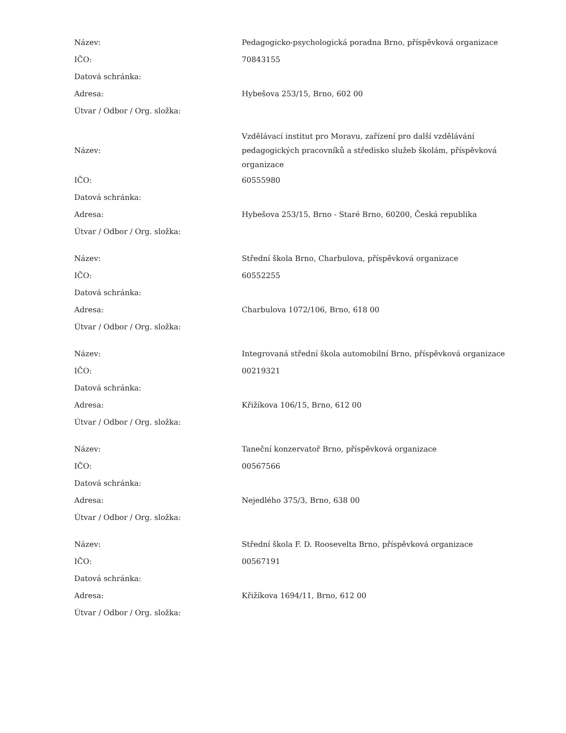| Název: | Pedagogicko-psychologická poradna Brno, příspěvková organizace |
| IČO: | 70843155 |
| Datová schránka: | |
| Adresa: | Hybešova 253/15, Brno, 602 00 |
| Útvar / Odbor / Org. složka: | |
| Název: | Vzdělávací institut pro Moravu, zařízení pro další vzdělávání pedagogických pracovníků a středisko služeb školám, příspěvková organizace |
| IČO: | 60555980 |
| Datová schránka: | |
| Adresa: | Hybešova 253/15, Brno - Staré Brno, 60200, Česká republika |
| Útvar / Odbor / Org. složka: | |
| Název: | Střední škola Brno, Charbulova, příspěvková organizace |
| IČO: | 60552255 |
| Datová schránka: | |
| Adresa: | Charbulova 1072/106, Brno, 618 00 |
| Útvar / Odbor / Org. složka: | |
| Název: | Integrovaná střední škola automobilní Brno, příspěvková organizace |
| IČO: | 00219321 |
| Datová schránka: | |
| Adresa: | Křižíkova 106/15, Brno, 612 00 |
| Útvar / Odbor / Org. složka: | |
| Název: | Taneční konzervatoř Brno, příspěvková organizace |
| IČO: | 00567566 |
| Datová schránka: | |
| Adresa: | Nejedlého 375/3, Brno, 638 00 |
| Útvar / Odbor / Org. složka: | |
| Název: | Střední škola F. D. Roosevelta Brno, příspěvková organizace |
| IČO: | 00567191 |
| Datová schránka: | |
| Adresa: | Křižíkova 1694/11, Brno, 612 00 |
| Útvar / Odbor / Org. složka: | |